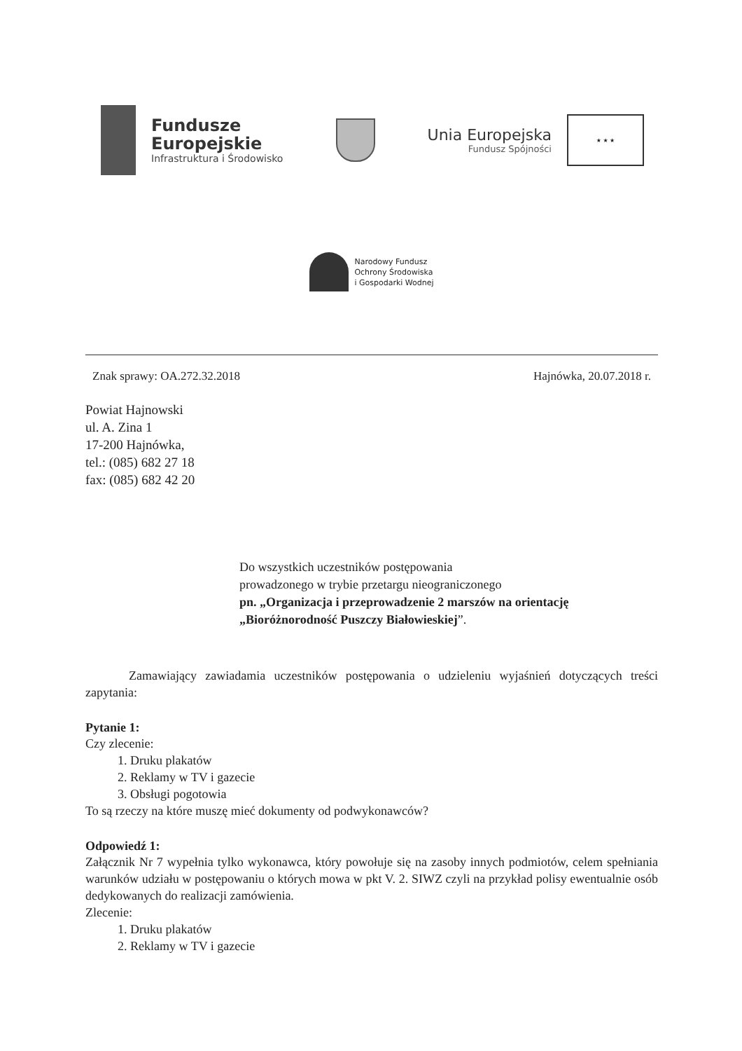Fundusze
Europejskie
Infrastruktura i Środowisko
Unia Europejska
Fundusz Spójności
★ ★ ★
Narodowy Fundusz
Ochrony Środowiska
i Gospodarki Wodnej
Znak sprawy: OA.272.32.2018 Hajnówka, 20.07.2018 r.
Powiat Hajnowski
ul. A. Zina 1
17-200 Hajnówka,
tel.: (085) 682 27 18
fax: (085) 682 42 20
Do wszystkich uczestników postępowania
prowadzonego w trybie przetargu nieograniczonego
pn. „Organizacja i przeprowadzenie 2 marszów na orientację „Bioróżnorodność Puszczy Białowieskiej”.
Zamawiający zawiadamia uczestników postępowania o udzieleniu wyjaśnień dotyczących treści zapytania:
Pytanie 1:
Czy zlecenie:
1. Druku plakatów
2. Reklamy w TV i gazecie
3. Obsługi pogotowia
To są rzeczy na które muszę mieć dokumenty od podwykonawców?
Odpowiedź 1:
Załącznik Nr 7 wypełnia tylko wykonawca, który powołuje się na zasoby innych podmiotów, celem spełniania warunków udziału w postępowaniu o których mowa w pkt V. 2. SIWZ czyli na przykład polisy ewentualnie osób dedykowanych do realizacji zamówienia.
Zlecenie:
1. Druku plakatów
2. Reklamy w TV i gazecie